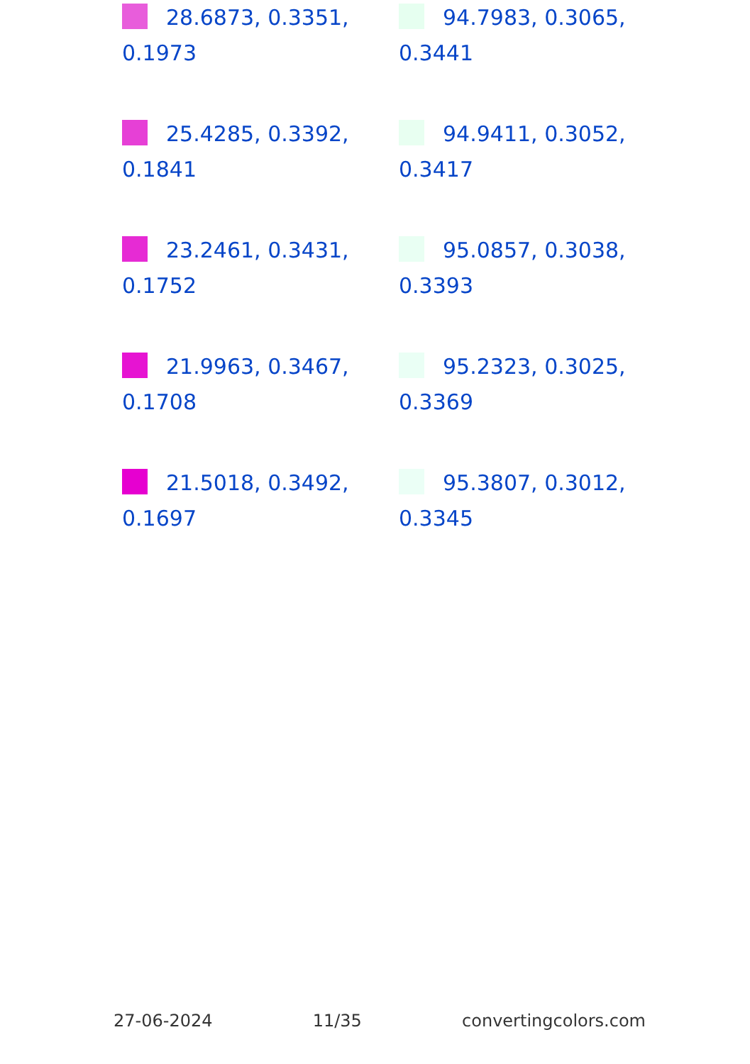28.6873, 0.3351, 0.1973
94.7983, 0.3065, 0.3441
25.4285, 0.3392, 0.1841
94.9411, 0.3052, 0.3417
23.2461, 0.3431, 0.1752
95.0857, 0.3038, 0.3393
21.9963, 0.3467, 0.1708
95.2323, 0.3025, 0.3369
21.5018, 0.3492, 0.1697
95.3807, 0.3012, 0.3345
27-06-2024 11/35 convertingcolors.com